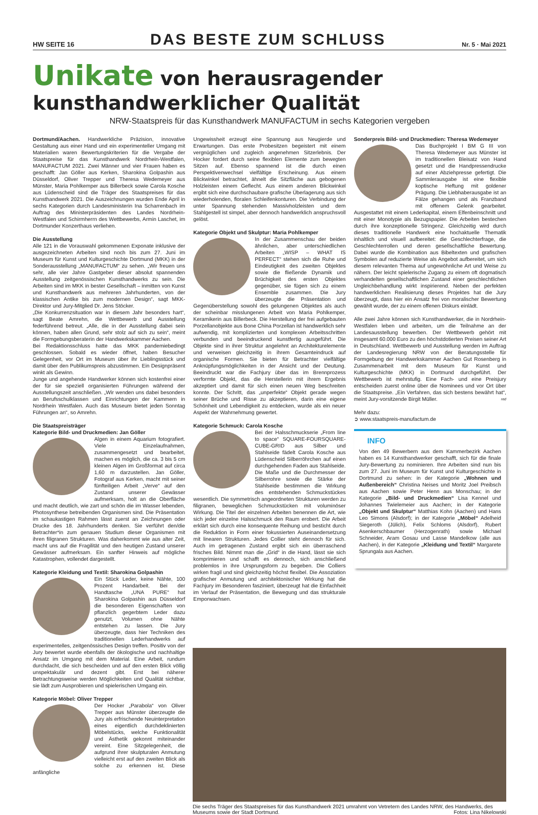HW SEITE 16 DAS BESTE ZUM SCHLUSS Nr. 5 · Mai 2021
Unikate von herausragender kunsthandwerklicher Qualität
NRW-Staatspreis für das Kunsthandwerk MANUFACTUM in sechs Kategorien vergeben
Dortmund/Aachen. Handwerkliche Präzision, innovative Gestaltung aus einer Hand und ein experimenteller Umgang mit Materialien waren Bewertungskriterien für die Vergabe der Staatspreise für das Kunsthandwerk Nordrhein-Westfalen, MANUFACTUM 2021. Zwei Männer und vier Frauen haben es geschafft: Jan Göller aus Kerken, Sharokina Golpashin aus Düsseldorf, Oliver Trepper und Theresa Wedemeyer aus Münster, Maria Pohlkemper aus Billerbeck sowie Carola Kosche aus Lüdenscheid sind die Träger des Staatspreises für das Kunsthandwerk 2021. Die Auszeichnungen wurden Ende April in sechs Kategorien durch Landesministerin Ina Scharrenbach im Auftrag des Ministerpräsidenten des Landes Nordrhein-Westfalen und Schirmherrn des Wettbewerbs, Armin Laschet, im Dortmunder Konzerthaus verliehen.
Die Ausstellung
Alle 121 in die Vorauswahl gekommenen Exponate inklusive der ausgezeichneten Arbeiten sind noch bis zum 27. Juni im Museum für Kunst und Kulturgeschichte Dortmund (MKK) in der Sonderausstellung „MANUFACTUM“ zu sehen. „Wir freuen uns sehr, alle vier Jahre Gastgeber dieser absolut spannenden Ausstellung zeitgenössischen Kunsthandwerks zu sein. Die Arbeiten sind im MKK in bester Gesellschaft – inmitten von Kunst und Kunsthandwerk aus mehreren Jahrhunderten, von der klassischen Antike bis zum modernen Design“, sagt MKK-Direktor und Jury-Mitglied Dr. Jens Stöcker.
„Die Konkurrenzsituation war in diesem Jahr besonders hart“, sagt Beate Amrehn, die Wettbewerb und Ausstellung federführend betreut. „Alle, die in der Ausstellung dabei sein können, haben allen Grund, sehr stolz auf sich zu sein“, meint die Formgebungsberaterin der Handwerkskammer Aachen.
Bei Redaktionsschluss hatte das MKK pandemiebedingt geschlossen. Sobald es wieder öffnet, haben Besucher Gelegenheit, vor Ort im Museum über ihr Lieblingsstück und damit über den Publikumspreis abzustimmen. Ein Designpräsent winkt als Gewinn.
Junge und angehende Handwerker können sich kostenfrei einer der für sie speziell organisierten Führungen während der Ausstellungszeit anschließen. „Wir wenden uns dabei besonders an Berufsschulklassen und Einrichtungen der Kammern in Nordrhein Westfalen. Auch das Museum bietet jeden Sonntag Führungen an“, so Amrehn.
Die Staatspreisträger
Kategorie Bild- und Druckmedien: Jan Göller
Algen in einem Aquarium fotografiert. Viele Einzelaufnahmen, zusammengesetzt und bearbeitet, machen es möglich, die ca. 3 bis 5 cm kleinen Algen im Großformat auf circa 1,60 m darzustellen. Jan Göller, Fotograf aus Kerken, macht mit seiner fünfteiligen Arbeit „Verve“ auf den Zustand unserer Gewässer aufmerksam, holt an die Oberfläche und macht deutlich, wie zart und schön die im Wasser lebenden, Photosynthese betreibenden Organismen sind. Die Präsentation im schaukastigen Rahmen lässt zuerst an Zeichnungen oder Drucke des 18. Jahrhunderts denken. Sie verführt den/die Betrachter*in zum genauen Studium dieser Organismen mit ihren filigranen Strukturen. Was daherkommt wie aus alter Zeit, macht uns auf die Fragilität und den heutigen Zustand unserer Gewässer aufmerksam. Ein sanfter Hinweis auf mögliche Katastrophen, vollendet dargestellt.
Kategorie Kleidung und Textil: Sharokina Golpashin
Ein Stück Leder, keine Nähte, 100 Prozent Handarbeit. Bei der Handtasche „UNA PURE“ hat Sharokina Golpashin aus Düsseldorf die besonderen Eigenschaften von pflanzlich gegerbtem Leder dazu genutzt, Volumen ohne Nähte entstehen zu lassen. Die Jury überzeugte, dass hier Techniken des traditionellen Lederhandwerks auf experimentelles, zeitgenössisches Design treffen. Positiv von der Jury bewertet wurde ebenfalls der ökologische und nachhaltige Ansatz im Umgang mit dem Material. Eine Arbeit, rundum durchdacht, die sich bescheiden und auf den ersten Blick völlig unspektakulär und dezent gibt. Erst bei näherer Betrachtungsweise werden Möglichkeiten und Qualität sichtbar, sie lädt zum Ausprobieren und spielerischen Umgang ein.
Kategorie Möbel: Oliver Trepper
Der Hocker „Parabola“ von Oliver Trepper aus Münster überzeugte die Jury als erfrischende Neuinterpretation eines eigentlich durchdeklinierten Möbelstücks, welche Funktionalität und Ästhetik gekonnt miteinander vereint. Eine Sitzgelegenheit, die aufgrund ihrer skulpturalen Anmutung vielleicht erst auf den zweiten Blick als solche zu erkennen ist. Diese anfängliche
Ungewissheit erzeugt eine Spannung aus Neugierde und Erwartungen. Das erste Probesitzen begeistert mit einem vergnüglichen und zugleich angenehmen Sitzerlebnis. Der Hocker fordert durch seine flexiblen Elemente zum bewegten Sitzen auf. Ebenso spannend ist die durch einen Perspektivenwechsel vielfältige Erscheinung. Aus einem Blickwinkel betrachtet, ähnelt die Sitzfläche aus gebogenen Holzleisten einem Geflecht. Aus einem anderen Blickwinkel ergibt sich eine durchschaubare grafische Überlagerung aus sich wiederholenden, floralen Schleifenkonturen. Die Verbindung der unter Spannung stehenden Massivholzleisten und dem Stahlgestell ist simpel, aber dennoch handwerklich anspruchsvoll gelöst.
Kategorie Objekt und Skulptur: Maria Pohlkemper
In der Zusammenschau der beiden ähnlichen, aber unterschiedlichen Arbeiten „WISP – WHAT IS PERFECT“ stehen sich die Ruhe und Eindeutigkeit des zweiten Objektes sowie die fließende Dynamik und Brüchigkeit des ersten Objektes gegenüber, sie fügen sich zu einem Ensemble zusammen. Die Jury überzeugte die Präsentation und Gegenüberstellung sowohl des gelungenen Objektes als auch der scheinbar misslungenen Arbeit von Maria Pohlkemper, Keramikerin aus Billerbeck. Die Herstellung der frei aufgebauten Porzellanobjekte aus Bone China Porzellan ist handwerklich sehr aufwendig, mit komplizierten und komplexen Arbeitsschritten verbunden und beeindruckend kunstfertig ausgeführt. Die Objekte sind in ihrer Struktur angelehnt an Architekturelemente und verweisen gleichzeitig in ihrem Gesamteindruck auf organische Formen. Sie bieten für Betrachter vielfältige Anknüpfungsmöglichkeiten in der Ansicht und der Deutung. Beeindruckt war die Fachjury über das im Brennprozess verformte Objekt, das die Herstellerin mit ihrem Ergebnis akzeptiert und damit für sich einen neuen Weg beschreiten konnte. Der Schritt, das „unperfekte“ Objekt gerade wegen seiner Brüche und Risse zu akzeptieren, darin eine eigene Schönheit und Lebendigkeit zu entdecken, wurde als ein neuer Aspekt der Wahrnehmung gewertet.
Kategorie Schmuck: Carola Kosche
Bei der Halsschmuckserie „From line to space“ SQUARE-FOURSQUARE-CUBE-GRID aus Silber und Stahlseide fädelt Carola Kosche aus Lüdenscheid Silberröhrchen auf einen durchgehenden Faden aus Stahlseide. Die Maße und die Durchmesser der Silberrohre sowie die Stärke der Stahlseide bestimmen die Wirkung des entstehenden Schmuckstückes wesentlich. Die symmetrisch angeordneten Strukturen werden zu filigranen, beweglichen Schmuckstücken mit voluminöser Wirkung. Die Titel der einzelnen Arbeiten benennen die Art, wie sich jeder einzelne Halsschmuck den Raum erobert. Die Arbeit erklärt sich durch eine konsequente Reihung und besticht durch die Reduktion in Form einer fokussierten Auseinandersetzung mit linearen Strukturen. Jedes Collier steht dennoch für sich. Auch im getragenen Zustand ergibt sich ein überraschend frisches Bild. Nimmt man die „Grid“ in die Hand, lässt sie sich komprimieren und schafft es dennoch, sich anschließend problemlos in ihre Ursprungsform zu begeben. Die Colliers wirken fragil und sind gleichzeitig höchst flexibel. Die Assoziation grafischer Anmutung und architektonischer Wirkung hat die Fachjury im Besonderen fasziniert, überzeugt hat die Einfachheit im Verlauf der Präsentation, die Bewegung und das strukturale Emporwachsen.
Sonderpreis Bild- und Druckmedien: Theresa Wedemeyer
Das Buchprojekt I BM G III von Theresa Wedemeyer aus Münster ist im traditionellen Bleisatz von Hand gesetzt und die Handpressendrucke auf einer Abziehpresse gefertigt. Die Sammlerausgabe ist eine flexible koptische Heftung mit goldener Prägung. Die Liebhaberausgabe ist an Fälze gehangen und als Franzband mit offenem Gelenk gearbeitet. Ausgestattet mit einem Lederkapital, einem Elfenbeinschnitt und mit einer Monotypie als Bezugspapier. Die Arbeiten bestechen durch ihre konzeptionelle Stringenz. Gleichzeitig wird durch dieses traditionelle Handwerk eine hochaktuelle Thematik inhaltlich und visuell aufbereitet: die Geschlechterfrage, die Geschlechterrollen und deren gesellschaftliche Bewertung. Dabei wurde die Kombination aus Bibeltexten und grafischen Symbolen auf reduzierte Weise als Angebot aufbereitet, um sich diesem relevanten Thema auf ungewöhnliche Art und Weise zu nähern. Der leicht spielerische Zugang zu einem oft dogmatisch verhandelten gesellschaftlichen Zustand einer geschlechtlichen Ungleichbehandlung wirkt inspirierend. Neben der perfekten handwerklichen Realisierung dieses Projektes hat die Jury überzeugt, dass hier ein Ansatz frei von moralischer Bewertung gewählt wurde, der zu einem offenen Diskurs einlädt.
Alle zwei Jahre können sich Kunsthandwerker, die in Nordrhein-Westfalen leben und arbeiten, um die Teilnahme an der Landesausstellung bewerben. Der Wettbewerb gehört mit insgesamt 60.000 Euro zu den höchstdotierten Preisen seiner Art in Deutschland. Wettbewerb und Ausstellung werden im Auftrag der Landesregierung NRW von der Beratungsstelle für Formgebung der Handwerkskammer Aachen Gut Rosenberg in Zusammenarbeit mit dem Museum für Kunst und Kulturgeschichte (MKK) in Dortmund durchgeführt. Der Wettbewerb ist mehrstufig. Eine Fach- und eine Preisjury entscheiden zuerst online über die Nominees und vor Ort über die Staatspreise. „Ein Verfahren, das sich bestens bewährt hat“, meint Jury-vorsitzende Birgit Müller. red
Mehr dazu:
➲ www.staatspreis-manufactum.de
INFO
Von den 49 Bewerbern aus dem Kammerbezirk Aachen haben es 14 Kunsthandwerker geschafft, sich für die finale Jury-Bewertung zu nominieren. Ihre Arbeiten sind nun bis zum 27. Juni im Museum für Kunst und Kulturgeschichte in Dortmund zu sehen: in der Kategorie „Wohnen und Außenbereich“ Christina Neises und Moritz Joel Preibsch aus Aachen sowie Peter Henn aus Monschau; in der Kategorie „Bild- und Druckmedien“ Lisa Kennel und Johannes Twielemeier aus Aachen; in der Kategorie „Objekt und Skulptur“ Matthias Kohn (Aachen) und Hans Leo Simons (Alsdorf); in der Kategorie „Möbel“ Adelheid Siegeroth (Jülich), Felix Schloms (Alsdorf), Rubert Asenkerschbaumer (Herzogenrath) sowie Michael Schneider, Aram Gosau und Lasse Mandelkow (alle aus Aachen), in der Kategorie „Kleidung und Textil“ Margarete Sprungala aus Aachen.
Die sechs Träger des Staatspreises für das Kunsthandwerk 2021 umrahmt von Vetretern des Landes NRW, des Handwerks, des Museums sowie der Stadt Dortmund. Fotos: Lina Nikelowski